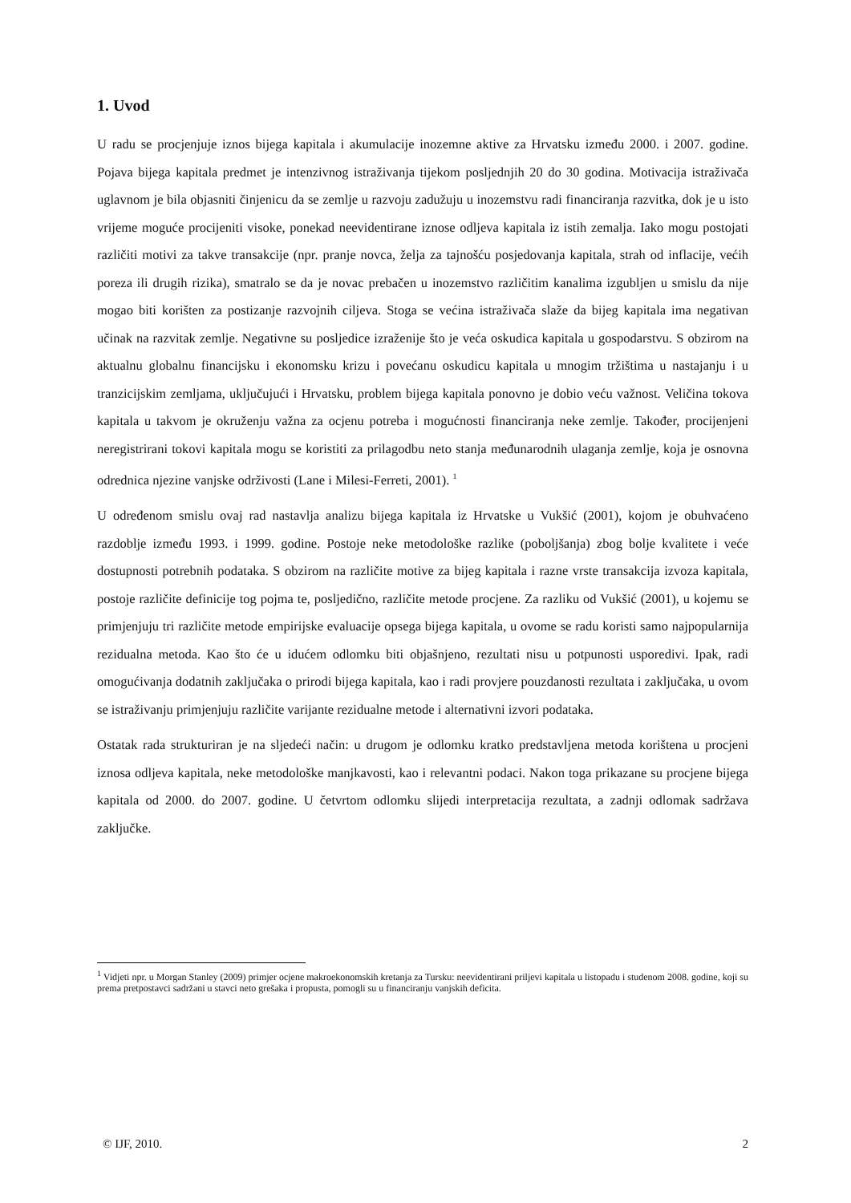1. Uvod
U radu se procjenjuje iznos bijega kapitala i akumulacije inozemne aktive za Hrvatsku između 2000. i 2007. godine. Pojava bijega kapitala predmet je intenzivnog istraživanja tijekom posljednjih 20 do 30 godina. Motivacija istraživača uglavnom je bila objasniti činjenicu da se zemlje u razvoju zadužuju u inozemstvu radi financiranja razvitka, dok je u isto vrijeme moguće procijeniti visoke, ponekad neevidentirane iznose odljeva kapitala iz istih zemalja. Iako mogu postojati različiti motivi za takve transakcije (npr. pranje novca, želja za tajnošću posjedovanja kapitala, strah od inflacije, većih poreza ili drugih rizika), smatralo se da je novac prebačen u inozemstvo različitim kanalima izgubljen u smislu da nije mogao biti korišten za postizanje razvojnih ciljeva. Stoga se većina istraživača slaže da bijeg kapitala ima negativan učinak na razvitak zemlje. Negativne su posljedice izraženije što je veća oskudica kapitala u gospodarstvu. S obzirom na aktualnu globalnu financijsku i ekonomsku krizu i povećanu oskudicu kapitala u mnogim tržištima u nastajanju i u tranzicijskim zemljama, uključujući i Hrvatsku, problem bijega kapitala ponovno je dobio veću važnost. Veličina tokova kapitala u takvom je okruženju važna za ocjenu potreba i mogućnosti financiranja neke zemlje. Također, procijenjeni neregistrirani tokovi kapitala mogu se koristiti za prilagodbu neto stanja međunarodnih ulaganja zemlje, koja je osnovna odrednica njezine vanjske održivosti (Lane i Milesi-Ferreti, 2001). <sup>1</sup>
U određenom smislu ovaj rad nastavlja analizu bijega kapitala iz Hrvatske u Vukšić (2001), kojom je obuhvaćeno razdoblje između 1993. i 1999. godine. Postoje neke metodološke razlike (poboljšanja) zbog bolje kvalitete i veće dostupnosti potrebnih podataka. S obzirom na različite motive za bijeg kapitala i razne vrste transakcija izvoza kapitala, postoje različite definicije tog pojma te, posljedično, različite metode procjene. Za razliku od Vukšić (2001), u kojemu se primjenjuju tri različite metode empirijske evaluacije opsega bijega kapitala, u ovome se radu koristi samo najpopularnija rezidualna metoda. Kao što će u idućem odlomku biti objašnjeno, rezultati nisu u potpunosti usporedivi. Ipak, radi omogućivanja dodatnih zaključaka o prirodi bijega kapitala, kao i radi provjere pouzdanosti rezultata i zaključaka, u ovom se istraživanju primjenjuju različite varijante rezidualne metode i alternativni izvori podataka.
Ostatak rada strukturiran je na sljedeći način: u drugom je odlomku kratko predstavljena metoda korištena u procjeni iznosa odljeva kapitala, neke metodološke manjkavosti, kao i relevantni podaci. Nakon toga prikazane su procjene bijega kapitala od 2000. do 2007. godine. U četvrtom odlomku slijedi interpretacija rezultata, a zadnji odlomak sadržava zaključke.
<sup>1</sup> Vidjeti npr. u Morgan Stanley (2009) primjer ocjene makroekonomskih kretanja za Tursku: neevidentirani priljevi kapitala u listopadu i studenom 2008. godine, koji su prema pretpostavci sadržani u stavci neto grešaka i propusta, pomogli su u financiranju vanjskih deficita.
© IJF, 2010. 2